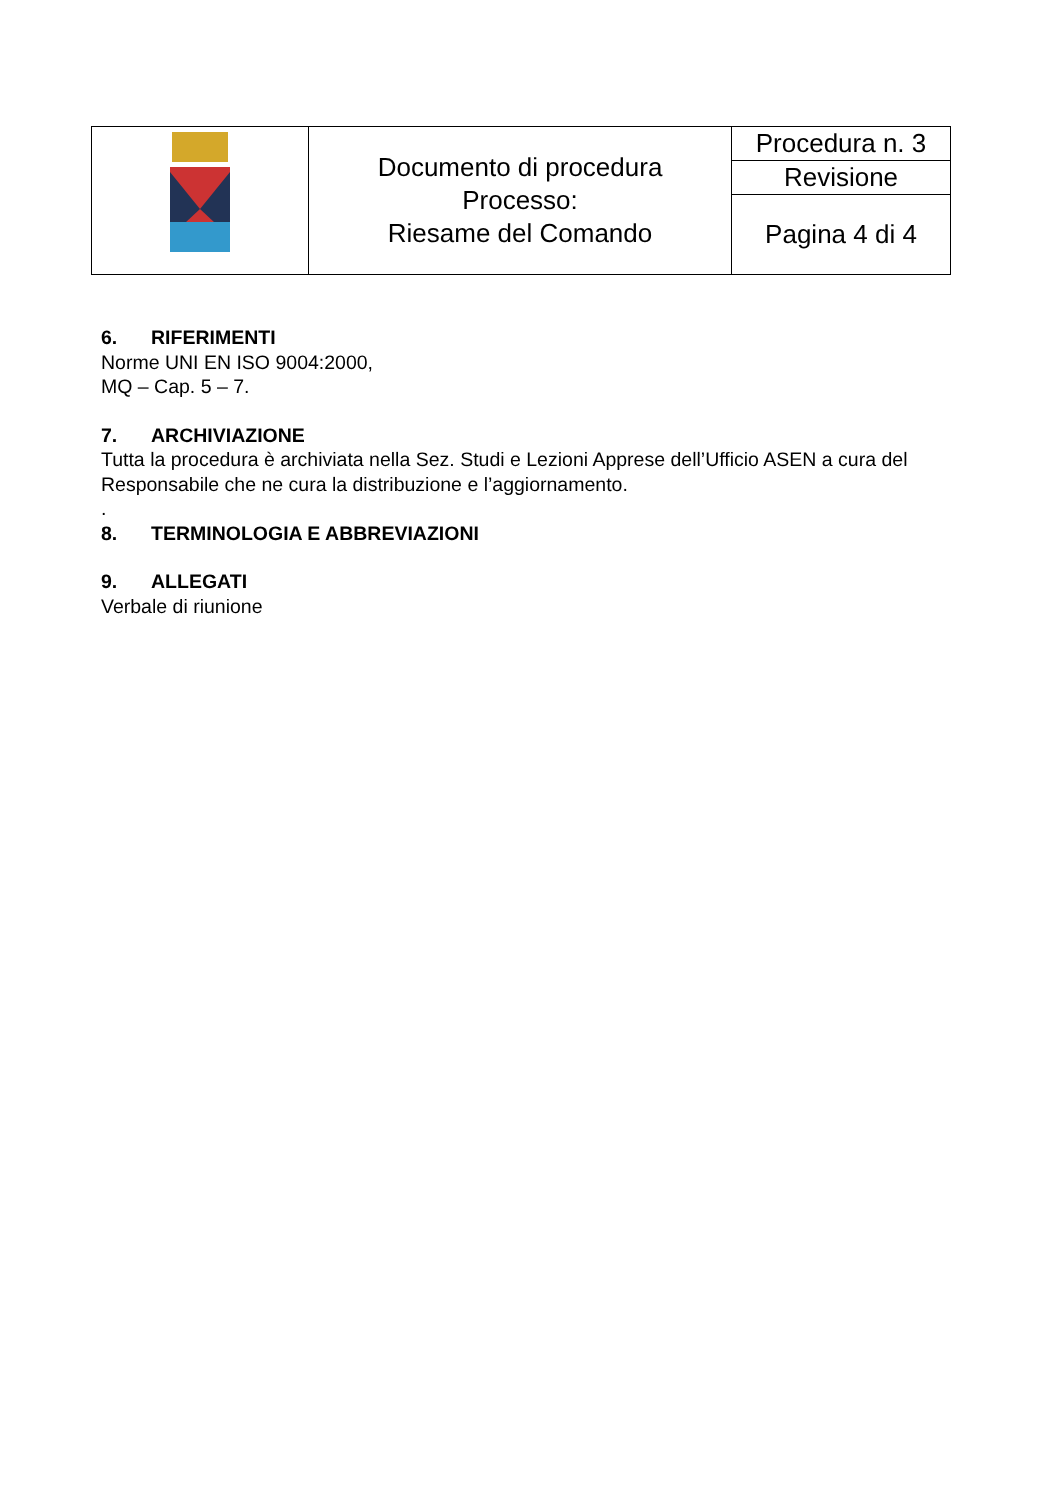| | Documento di procedura Processo: Riesame del Comando | Procedura n. 3 |
| | | Revisione |
| | | Pagina 4 di 4 |
6. RIFERIMENTI
Norme UNI EN ISO 9004:2000,
MQ – Cap. 5 – 7.
7. ARCHIVIAZIONE
Tutta la procedura è archiviata nella Sez. Studi e Lezioni Apprese dell’Ufficio ASEN a cura del Responsabile che ne cura la distribuzione e l’aggiornamento.
.
8. TERMINOLOGIA E ABBREVIAZIONI
9. ALLEGATI
Verbale di riunione